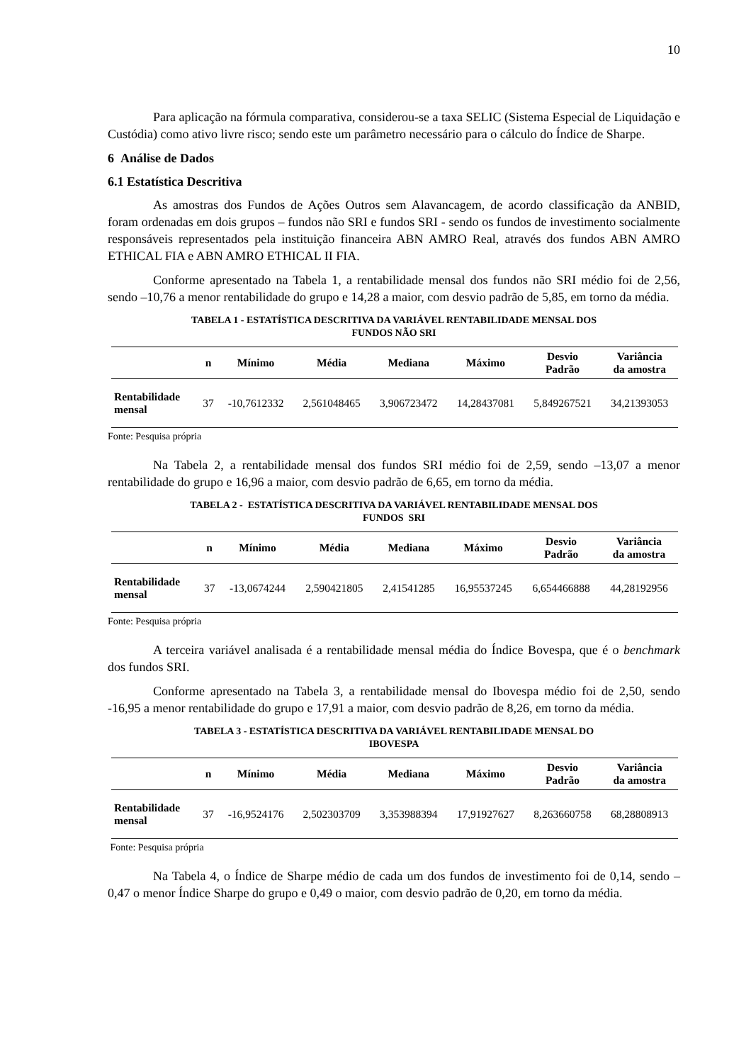10
Para aplicação na fórmula comparativa, considerou-se a taxa SELIC (Sistema Especial de Liquidação e Custódia) como ativo livre risco; sendo este um parâmetro necessário para o cálculo do Índice de Sharpe.
6 Análise de Dados
6.1 Estatística Descritiva
As amostras dos Fundos de Ações Outros sem Alavancagem, de acordo classificação da ANBID, foram ordenadas em dois grupos – fundos não SRI e fundos SRI - sendo os fundos de investimento socialmente responsáveis representados pela instituição financeira ABN AMRO Real, através dos fundos ABN AMRO ETHICAL FIA e ABN AMRO ETHICAL II FIA.
Conforme apresentado na Tabela 1, a rentabilidade mensal dos fundos não SRI médio foi de 2,56, sendo –10,76 a menor rentabilidade do grupo e 14,28 a maior, com desvio padrão de 5,85, em torno da média.
TABELA 1 - ESTATÍSTICA DESCRITIVA DA VARIÁVEL RENTABILIDADE MENSAL DOS
FUNDOS NÃO SRI
| | n | Mínimo | Média | Mediana | Máximo | Desvio Padrão | Variância da amostra |
| --- | --- | --- | --- | --- | --- | --- | --- |
| Rentabilidade mensal | 37 | -10,7612332 | 2,561048465 | 3,906723472 | 14,28437081 | 5,849267521 | 34,21393053 |
Fonte: Pesquisa própria
Na Tabela 2, a rentabilidade mensal dos fundos SRI médio foi de 2,59, sendo –13,07 a menor rentabilidade do grupo e 16,96 a maior, com desvio padrão de 6,65, em torno da média.
TABELA 2 - ESTATÍSTICA DESCRITIVA DA VARIÁVEL RENTABILIDADE MENSAL DOS
FUNDOS SRI
| | n | Mínimo | Média | Mediana | Máximo | Desvio Padrão | Variância da amostra |
| --- | --- | --- | --- | --- | --- | --- | --- |
| Rentabilidade mensal | 37 | -13,0674244 | 2,590421805 | 2,41541285 | 16,95537245 | 6,654466888 | 44,28192956 |
Fonte: Pesquisa própria
A terceira variável analisada é a rentabilidade mensal média do Índice Bovespa, que é o benchmark dos fundos SRI.
Conforme apresentado na Tabela 3, a rentabilidade mensal do Ibovespa médio foi de 2,50, sendo -16,95 a menor rentabilidade do grupo e 17,91 a maior, com desvio padrão de 8,26, em torno da média.
TABELA 3 - ESTATÍSTICA DESCRITIVA DA VARIÁVEL RENTABILIDADE MENSAL DO
IBOVESPA
| | n | Mínimo | Média | Mediana | Máximo | Desvio Padrão | Variância da amostra |
| --- | --- | --- | --- | --- | --- | --- | --- |
| Rentabilidade mensal | 37 | -16,9524176 | 2,502303709 | 3,353988394 | 17,91927627 | 8,263660758 | 68,28808913 |
Fonte: Pesquisa própria
Na Tabela 4, o Índice de Sharpe médio de cada um dos fundos de investimento foi de 0,14, sendo –0,47 o menor Índice Sharpe do grupo e 0,49 o maior, com desvio padrão de 0,20, em torno da média.